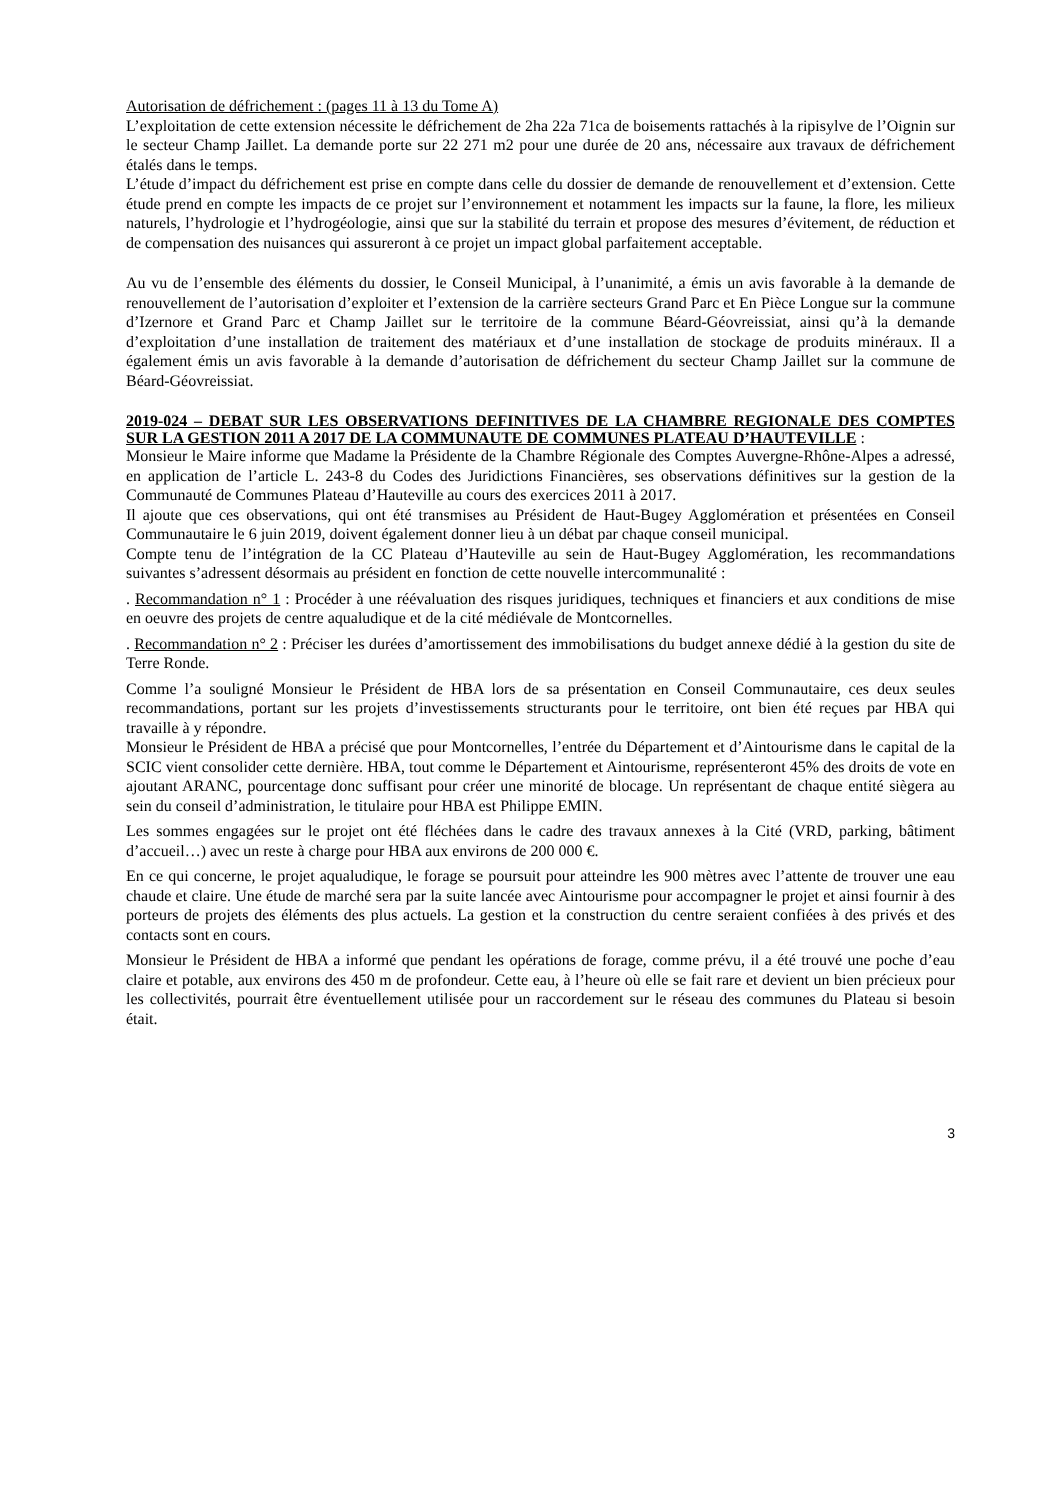Autorisation de défrichement : (pages 11 à 13 du Tome A)
L’exploitation de cette extension nécessite le défrichement de 2ha 22a 71ca de boisements rattachés à la ripisylve de l’Oignin sur le secteur Champ Jaillet. La demande porte sur 22 271 m2 pour une durée de 20 ans, nécessaire aux travaux de défrichement étalés dans le temps.
L’étude d’impact du défrichement est prise en compte dans celle du dossier de demande de renouvellement et d’extension. Cette étude prend en compte les impacts de ce projet sur l’environnement et notamment les impacts sur la faune, la flore, les milieux naturels, l’hydrologie et l’hydrogéologie, ainsi que sur la stabilité du terrain et propose des mesures d’évitement, de réduction et de compensation des nuisances qui assureront à ce projet un impact global parfaitement acceptable.
Au vu de l’ensemble des éléments du dossier, le Conseil Municipal, à l’unanimité, a émis un avis favorable à la demande de renouvellement de l’autorisation d’exploiter et l’extension de la carrière secteurs Grand Parc et En Pièce Longue sur la commune d’Izernore et Grand Parc et Champ Jaillet sur le territoire de la commune Béard-Géovreissiat, ainsi qu’à la demande d’exploitation d’une installation de traitement des matériaux et d’une installation de stockage de produits minéraux. Il a également émis un avis favorable à la demande d’autorisation de défrichement du secteur Champ Jaillet sur la commune de Béard-Géovreissiat.
2019-024 – DEBAT SUR LES OBSERVATIONS DEFINITIVES DE LA CHAMBRE REGIONALE DES COMPTES SUR LA GESTION 2011 A 2017 DE LA COMMUNAUTE DE COMMUNES PLATEAU D’HAUTEVILLE :
Monsieur le Maire informe que Madame la Présidente de la Chambre Régionale des Comptes Auvergne-Rhône-Alpes a adressé, en application de l’article L. 243-8 du Codes des Juridictions Financières, ses observations définitives sur la gestion de la Communauté de Communes Plateau d’Hauteville au cours des exercices 2011 à 2017.
Il ajoute que ces observations, qui ont été transmises au Président de Haut-Bugey Agglomération et présentées en Conseil Communautaire le 6 juin 2019, doivent également donner lieu à un débat par chaque conseil municipal.
Compte tenu de l’intégration de la CC Plateau d’Hauteville au sein de Haut-Bugey Agglomération, les recommandations suivantes s’adressent désormais au président en fonction de cette nouvelle intercommunalité :
. Recommandation n° 1 : Procéder à une réévaluation des risques juridiques, techniques et financiers et aux conditions de mise en oeuvre des projets de centre aqualudique et de la cité médiévale de Montcornelles.
. Recommandation n° 2 : Préciser les durées d’amortissement des immobilisations du budget annexe dédié à la gestion du site de Terre Ronde.
Comme l’a souligné Monsieur le Président de HBA lors de sa présentation en Conseil Communautaire, ces deux seules recommandations, portant sur les projets d’investissements structurants pour le territoire, ont bien été reçues par HBA qui travaille à y répondre.
Monsieur le Président de HBA a précisé que pour Montcornelles, l’entrée du Département et d’Aintourisme dans le capital de la SCIC vient consolider cette dernière. HBA, tout comme le Département et Aintourisme, représenteront 45% des droits de vote en ajoutant ARANC, pourcentage donc suffisant pour créer une minorité de blocage. Un représentant de chaque entité siègera au sein du conseil d’administration, le titulaire pour HBA est Philippe EMIN.
Les sommes engagées sur le projet ont été fléchées dans le cadre des travaux annexes à la Cité (VRD, parking, bâtiment d’accueil…) avec un reste à charge pour HBA aux environs de 200 000 €.
En ce qui concerne, le projet aqualudique, le forage se poursuit pour atteindre les 900 mètres avec l’attente de trouver une eau chaude et claire. Une étude de marché sera par la suite lancée avec Aintourisme pour accompagner le projet et ainsi fournir à des porteurs de projets des éléments des plus actuels. La gestion et la construction du centre seraient confiées à des privés et des contacts sont en cours.
Monsieur le Président de HBA a informé que pendant les opérations de forage, comme prévu, il a été trouvé une poche d’eau claire et potable, aux environs des 450 m de profondeur. Cette eau, à l’heure où elle se fait rare et devient un bien précieux pour les collectivités, pourrait être éventuellement utilisée pour un raccordement sur le réseau des communes du Plateau si besoin était.
3